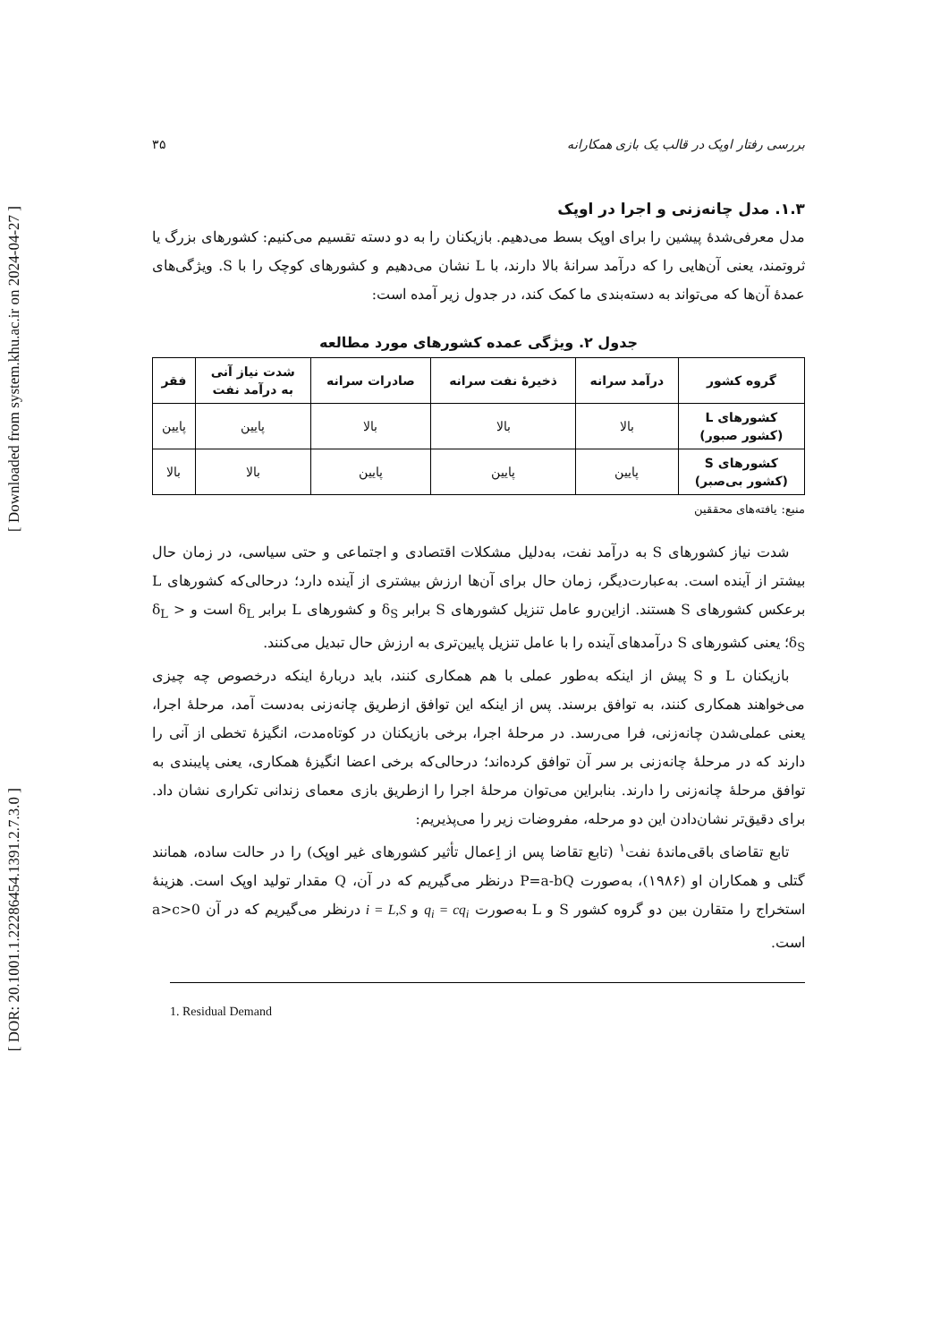[ Downloaded from system.khu.ac.ir on 2024-04-27 ]
[ DOR: 20.1001.1.22286454.1391.2.7.3.0 ]
بررسی رفتار اوپک در قالب یک بازی همکارانه ۳۵
۱.۳. مدل چانه‌زنی و اجرا در اوپک
مدل معرفی‌شدهٔ پیشین را برای اوپک بسط می‌دهیم. بازیکنان را به دو دسته تقسیم می‌کنیم: کشورهای بزرگ یا ثروتمند، یعنی آن‌هایی را که درآمد سرانهٔ بالا دارند، با L نشان می‌دهیم و کشورهای کوچک را با S. ویژگی‌های عمدهٔ آن‌ها که می‌تواند به دسته‌بندی ما کمک کند، در جدول زیر آمده است:
جدول ۲. ویژگی عمده کشورهای مورد مطالعه
| گروه کشور | درآمد سرانه | ذخیرهٔ نفت سرانه | صادرات سرانه | شدت نیاز آنی به درآمد نفت | فقر |
| --- | --- | --- | --- | --- | --- |
| کشورهای L (کشور صبور) | بالا | بالا | بالا | پایین | پایین |
| کشورهای S (کشور بی‌صبر) | پایین | پایین | پایین | بالا | بالا |
منبع: یافته‌های محققین
شدت نیاز کشورهای S به درآمد نفت، به‌دلیل مشکلات اقتصادی و اجتماعی و حتی سیاسی، در زمان حال بیشتر از آینده است. به‌عبارت‌دیگر، زمان حال برای آن‌ها ارزش بیشتری از آینده دارد؛ درحالی‌که کشورهای L برعکس کشورهای S هستند. ازاین‌رو عامل تنزیل کشورهای S برابر δ<sub>S</sub> و کشورهای L برابر δ<sub>L</sub> است و δ<sub>L</sub> > δ<sub>S</sub>؛ یعنی کشورهای S درآمدهای آینده را با عامل تنزیل پایین‌تری به ارزش حال تبدیل می‌کنند.
بازیکنان L و S پیش از اینکه به‌طور عملی با هم همکاری کنند، باید دربارهٔ اینکه درخصوص چه چیزی می‌خواهند همکاری کنند، به توافق برسند. پس از اینکه این توافق ازطریق چانه‌زنی به‌دست آمد، مرحلهٔ اجرا، یعنی عملی‌شدن چانه‌زنی، فرا می‌رسد. در مرحلهٔ اجرا، برخی بازیکنان در کوتاه‌مدت، انگیزهٔ تخطی از آنی را دارند که در مرحلهٔ چانه‌زنی بر سر آن توافق کرده‌اند؛ درحالی‌که برخی اعضا انگیزهٔ همکاری، یعنی پایبندی به توافق مرحلهٔ چانه‌زنی را دارند. بنابراین می‌توان مرحلهٔ اجرا را ازطریق بازی معمای زندانی تکراری نشان داد. برای دقیق‌تر نشان‌دادن این دو مرحله، مفروضات زیر را می‌پذیریم:
تابع تقاضای باقی‌ماندهٔ نفت<sup>۱</sup> (تابع تقاضا پس از اِعمال تأثیر کشورهای غیر اوپک) را در حالت ساده، همانند گتلی و همکاران او (۱۹۸۶)، به‌صورت P=a-bQ درنظر می‌گیریم که در آن، Q مقدار تولید اوپک است. هزینهٔ استخراج را متقارن بین دو گروه کشور S و L به‌صورت q<sub>i</sub> = cq<sub>i</sub> و i = L,S درنظر می‌گیریم که در آن a>c>0 است.
1. Residual Demand